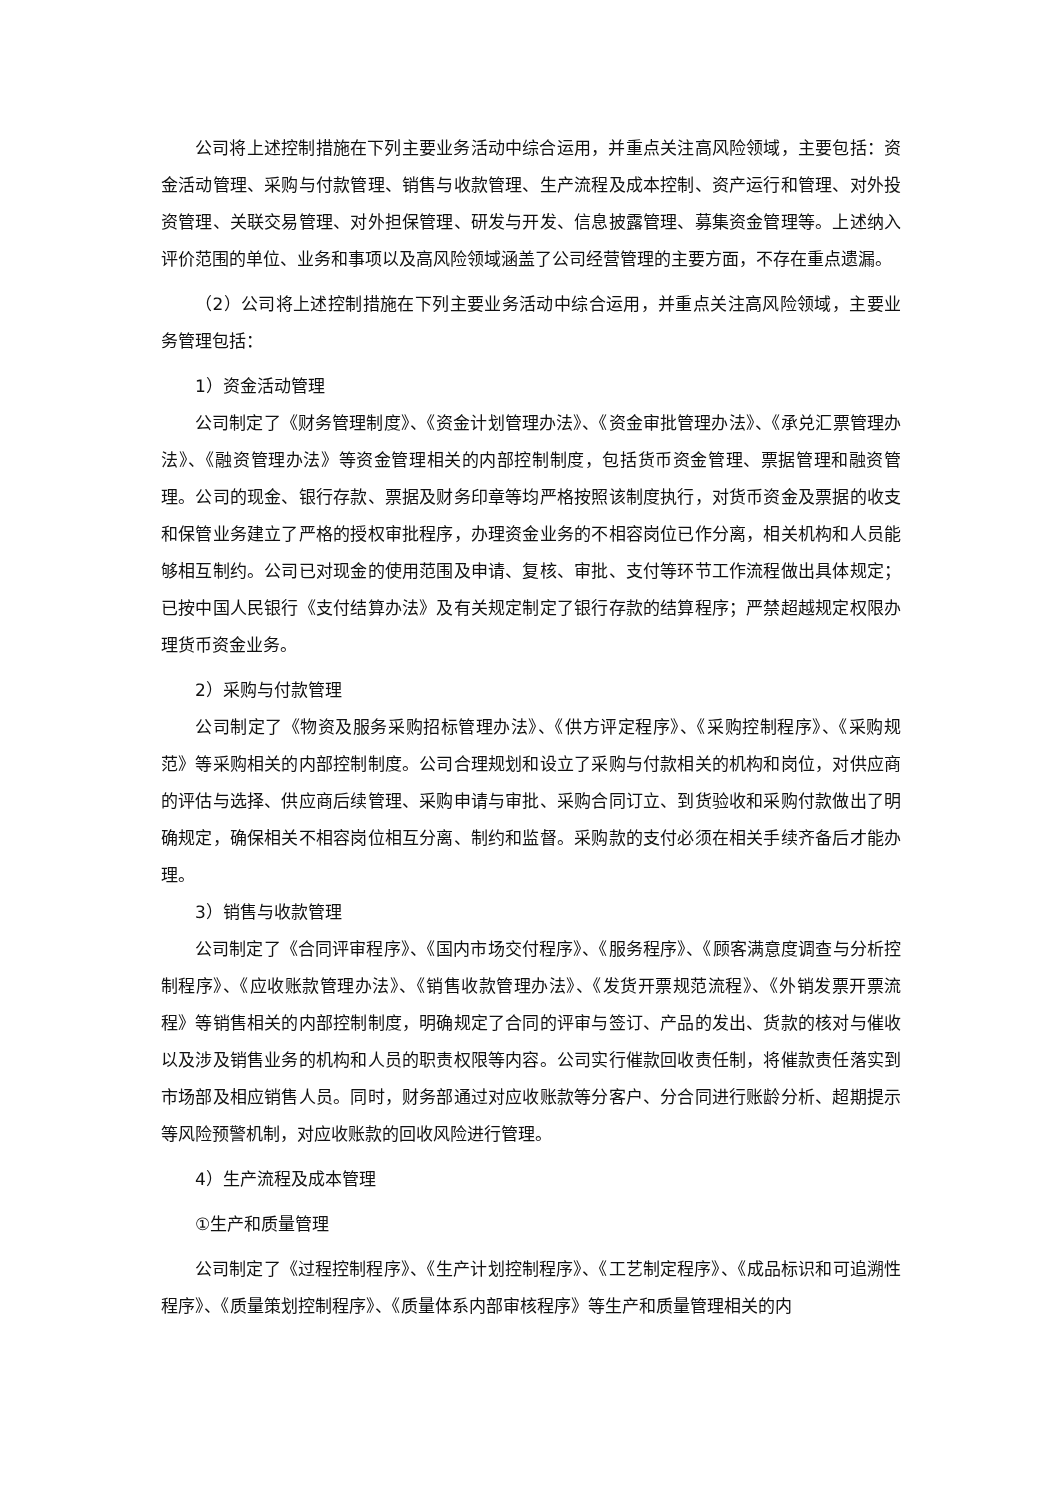公司将上述控制措施在下列主要业务活动中综合运用，并重点关注高风险领域，主要包括：资金活动管理、采购与付款管理、销售与收款管理、生产流程及成本控制、资产运行和管理、对外投资管理、关联交易管理、对外担保管理、研发与开发、信息披露管理、募集资金管理等。上述纳入评价范围的单位、业务和事项以及高风险领域涵盖了公司经营管理的主要方面，不存在重点遗漏。
（2）公司将上述控制措施在下列主要业务活动中综合运用，并重点关注高风险领域，主要业务管理包括：
1）资金活动管理
公司制定了《财务管理制度》、《资金计划管理办法》、《资金审批管理办法》、《承兑汇票管理办法》、《融资管理办法》等资金管理相关的内部控制制度，包括货币资金管理、票据管理和融资管理。公司的现金、银行存款、票据及财务印章等均严格按照该制度执行，对货币资金及票据的收支和保管业务建立了严格的授权审批程序，办理资金业务的不相容岗位已作分离，相关机构和人员能够相互制约。公司已对现金的使用范围及申请、复核、审批、支付等环节工作流程做出具体规定；已按中国人民银行《支付结算办法》及有关规定制定了银行存款的结算程序；严禁超越规定权限办理货币资金业务。
2）采购与付款管理
公司制定了《物资及服务采购招标管理办法》、《供方评定程序》、《采购控制程序》、《采购规范》等采购相关的内部控制制度。公司合理规划和设立了采购与付款相关的机构和岗位，对供应商的评估与选择、供应商后续管理、采购申请与审批、采购合同订立、到货验收和采购付款做出了明确规定，确保相关不相容岗位相互分离、制约和监督。采购款的支付必须在相关手续齐备后才能办理。
3）销售与收款管理
公司制定了《合同评审程序》、《国内市场交付程序》、《服务程序》、《顾客满意度调查与分析控制程序》、《应收账款管理办法》、《销售收款管理办法》、《发货开票规范流程》、《外销发票开票流程》等销售相关的内部控制制度，明确规定了合同的评审与签订、产品的发出、货款的核对与催收以及涉及销售业务的机构和人员的职责权限等内容。公司实行催款回收责任制，将催款责任落实到市场部及相应销售人员。同时，财务部通过对应收账款等分客户、分合同进行账龄分析、超期提示等风险预警机制，对应收账款的回收风险进行管理。
4）生产流程及成本管理
①生产和质量管理
公司制定了《过程控制程序》、《生产计划控制程序》、《工艺制定程序》、《成品标识和可追溯性程序》、《质量策划控制程序》、《质量体系内部审核程序》等生产和质量管理相关的内